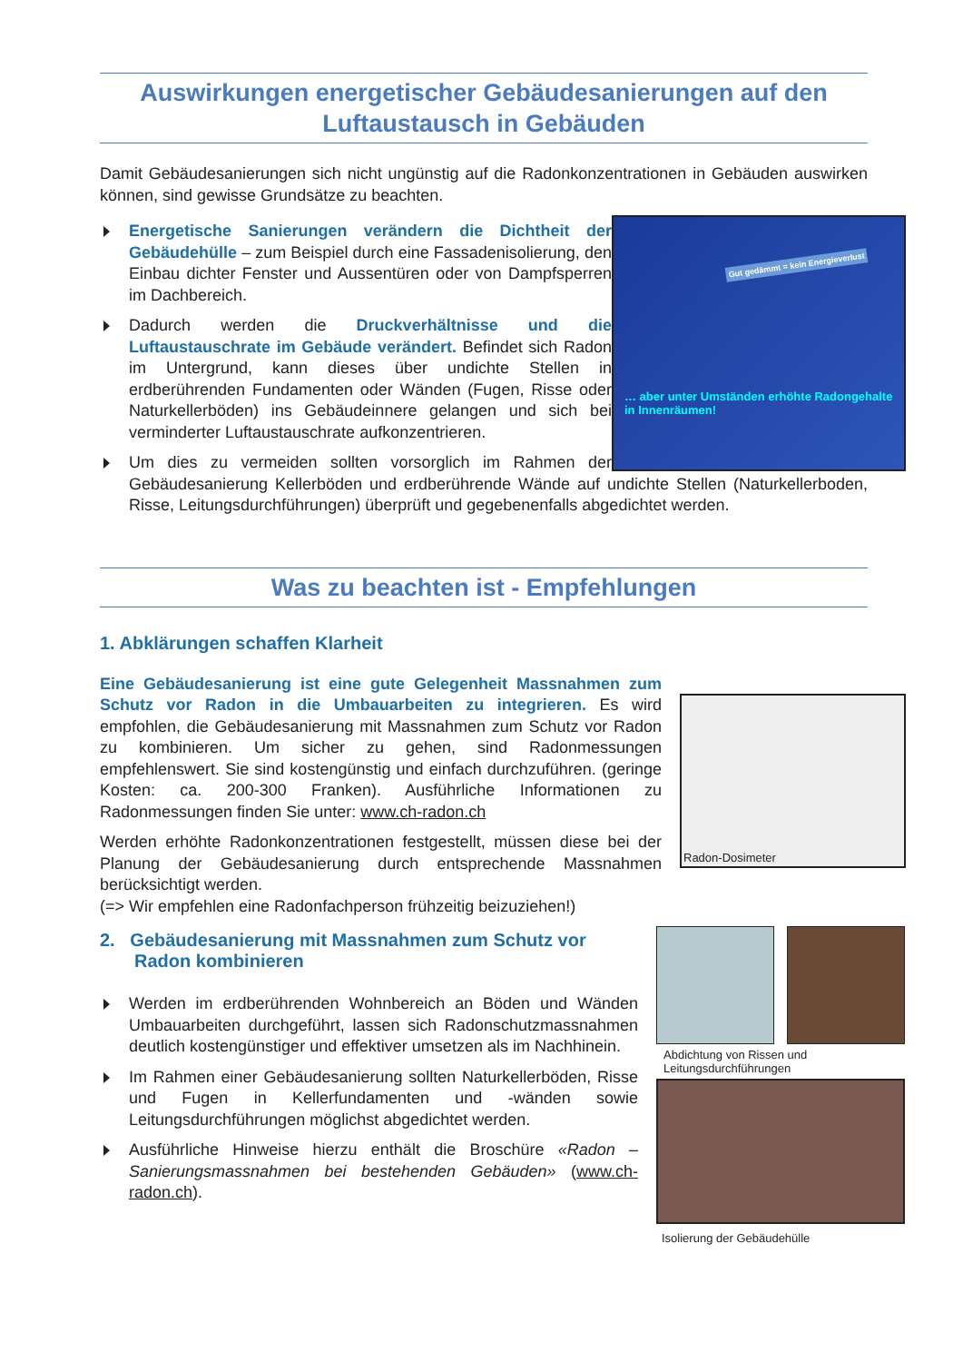Auswirkungen energetischer Gebäudesanierungen auf den Luftaustausch in Gebäuden
Damit Gebäudesanierungen sich nicht ungünstig auf die Radonkonzentrationen in Gebäuden auswirken können, sind gewisse Grundsätze zu beachten.
Gut gedämmt = kein Energieverlust
… aber unter Umständen erhöhte Radongehalte in Innenräumen!
Energetische Sanierungen verändern die Dichtheit der Gebäudehülle – zum Beispiel durch eine Fassadenisolierung, den Einbau dichter Fenster und Aussentüren oder von Dampfsperren im Dachbereich.
Dadurch werden die Druckverhältnisse und die Luftaustauschrate im Gebäude verändert. Befindet sich Radon im Untergrund, kann dieses über undichte Stellen in erdberührenden Fundamenten oder Wänden (Fugen, Risse oder Naturkellerböden) ins Gebäudeinnere gelangen und sich bei verminderter Luftaustauschrate aufkonzentrieren.
Um dies zu vermeiden sollten vorsorglich im Rahmen der Gebäudesanierung Kellerböden und erdberührende Wände auf undichte Stellen (Naturkellerboden, Risse, Leitungsdurchführungen) überprüft und gegebenenfalls abgedichtet werden.
Was zu beachten ist - Empfehlungen
1. Abklärungen schaffen Klarheit
Radon-Dosimeter
Eine Gebäudesanierung ist eine gute Gelegenheit Massnahmen zum Schutz vor Radon in die Umbauarbeiten zu integrieren. Es wird empfohlen, die Gebäudesanierung mit Massnahmen zum Schutz vor Radon zu kombinieren. Um sicher zu gehen, sind Radonmessungen empfehlenswert. Sie sind kostengünstig und einfach durchzuführen. (geringe Kosten: ca. 200-300 Franken). Ausführliche Informationen zu Radonmessungen finden Sie unter: www.ch-radon.ch
Werden erhöhte Radonkonzentrationen festgestellt, müssen diese bei der Planung der Gebäudesanierung durch entsprechende Massnahmen berücksichtigt werden.
(=> Wir empfehlen eine Radonfachperson frühzeitig beizuziehen!)
Abdichtung von Rissen und Leitungsdurchführungen
Isolierung der Gebäudehülle
2. Gebäudesanierung mit Massnahmen zum Schutz vor Radon kombinieren
Werden im erdberührenden Wohnbereich an Böden und Wänden Umbauarbeiten durchgeführt, lassen sich Radonschutzmassnahmen deutlich kostengünstiger und effektiver umsetzen als im Nachhinein.
Im Rahmen einer Gebäudesanierung sollten Naturkellerböden, Risse und Fugen in Kellerfundamenten und -wänden sowie Leitungsdurchführungen möglichst abgedichtet werden.
Ausführliche Hinweise hierzu enthält die Broschüre «Radon – Sanierungsmassnahmen bei bestehenden Gebäuden» (www.ch-radon.ch).